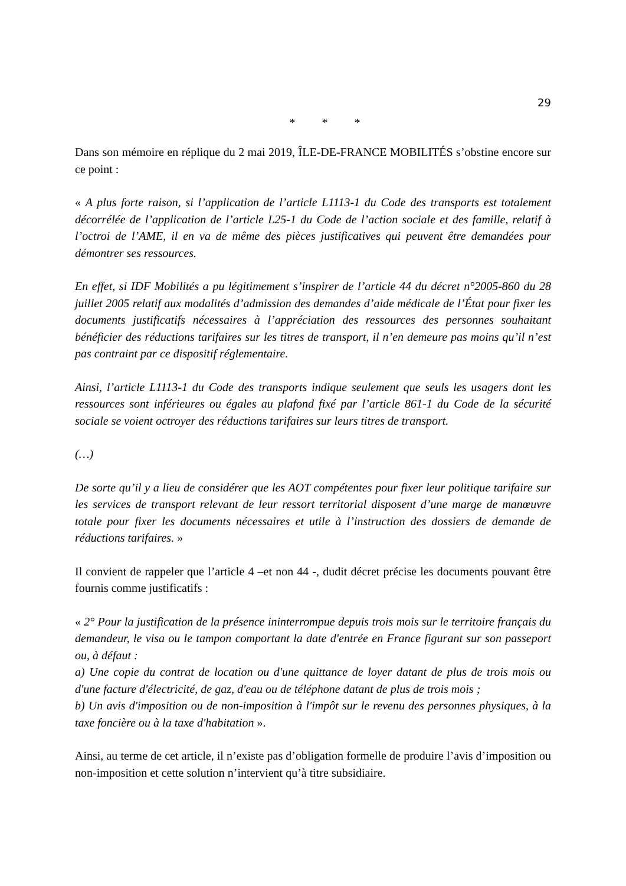29
* * *
Dans son mémoire en réplique du 2 mai 2019, ÎLE-DE-FRANCE MOBILITÉS s’obstine encore sur ce point :
« A plus forte raison, si l’application de l’article L1113-1 du Code des transports est totalement décorrélée de l’application de l’article L25-1 du Code de l’action sociale et des famille, relatif à l’octroi de l’AME, il en va de même des pièces justificatives qui peuvent être demandées pour démontrer ses ressources.
En effet, si IDF Mobilités a pu légitimement s’inspirer de l’article 44 du décret n°2005-860 du 28 juillet 2005 relatif aux modalités d’admission des demandes d’aide médicale de l’État pour fixer les documents justificatifs nécessaires à l’appréciation des ressources des personnes souhaitant bénéficier des réductions tarifaires sur les titres de transport, il n’en demeure pas moins qu’il n’est pas contraint par ce dispositif réglementaire.
Ainsi, l’article L1113-1 du Code des transports indique seulement que seuls les usagers dont les ressources sont inférieures ou égales au plafond fixé par l’article 861-1 du Code de la sécurité sociale se voient octroyer des réductions tarifaires sur leurs titres de transport.
(…)
De sorte qu’il y a lieu de considérer que les AOT compétentes pour fixer leur politique tarifaire sur les services de transport relevant de leur ressort territorial disposent d’une marge de manœuvre totale pour fixer les documents nécessaires et utile à l’instruction des dossiers de demande de réductions tarifaires. »
Il convient de rappeler que l’article 4 –et non 44 -, dudit décret précise les documents pouvant être fournis comme justificatifs :
« 2° Pour la justification de la présence ininterrompue depuis trois mois sur le territoire français du demandeur, le visa ou le tampon comportant la date d'entrée en France figurant sur son passeport ou, à défaut :
a) Une copie du contrat de location ou d'une quittance de loyer datant de plus de trois mois ou d'une facture d'électricité, de gaz, d'eau ou de téléphone datant de plus de trois mois ;
b) Un avis d'imposition ou de non-imposition à l'impôt sur le revenu des personnes physiques, à la taxe foncière ou à la taxe d'habitation ».
Ainsi, au terme de cet article, il n’existe pas d’obligation formelle de produire l’avis d’imposition ou non-imposition et cette solution n’intervient qu’à titre subsidiaire.